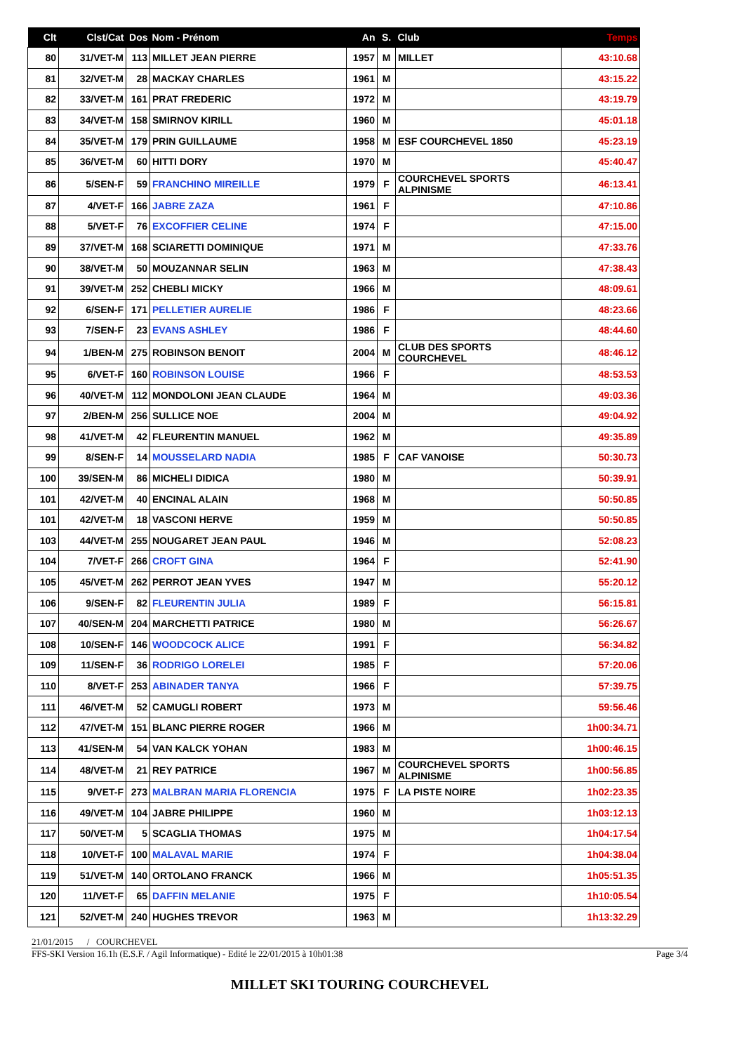| Clt | Clst/Cat | Dos | Nom - Prénom | An | S. | Club | Temps |
| --- | --- | --- | --- | --- | --- | --- | --- |
| 80 | 31/VET-M | 113 | MILLET JEAN PIERRE | 1957 | M | MILLET | 43:10.68 |
| 81 | 32/VET-M | 28 | MACKAY CHARLES | 1961 | M | | 43:15.22 |
| 82 | 33/VET-M | 161 | PRAT FREDERIC | 1972 | M | | 43:19.79 |
| 83 | 34/VET-M | 158 | SMIRNOV KIRILL | 1960 | M | | 45:01.18 |
| 84 | 35/VET-M | 179 | PRIN GUILLAUME | 1958 | M | ESF COURCHEVEL 1850 | 45:23.19 |
| 85 | 36/VET-M | 60 | HITTI DORY | 1970 | M | | 45:40.47 |
| 86 | 5/SEN-F | 59 | FRANCHINO MIREILLE | 1979 | F | COURCHEVEL SPORTS ALPINISME | 46:13.41 |
| 87 | 4/VET-F | 166 | JABRE ZAZA | 1961 | F | | 47:10.86 |
| 88 | 5/VET-F | 76 | EXCOFFIER CELINE | 1974 | F | | 47:15.00 |
| 89 | 37/VET-M | 168 | SCIARETTI DOMINIQUE | 1971 | M | | 47:33.76 |
| 90 | 38/VET-M | 50 | MOUZANNAR SELIN | 1963 | M | | 47:38.43 |
| 91 | 39/VET-M | 252 | CHEBLI MICKY | 1966 | M | | 48:09.61 |
| 92 | 6/SEN-F | 171 | PELLETIER AURELIE | 1986 | F | | 48:23.66 |
| 93 | 7/SEN-F | 23 | EVANS ASHLEY | 1986 | F | | 48:44.60 |
| 94 | 1/BEN-M | 275 | ROBINSON BENOIT | 2004 | M | CLUB DES SPORTS COURCHEVEL | 48:46.12 |
| 95 | 6/VET-F | 160 | ROBINSON LOUISE | 1966 | F | | 48:53.53 |
| 96 | 40/VET-M | 112 | MONDOLONI JEAN CLAUDE | 1964 | M | | 49:03.36 |
| 97 | 2/BEN-M | 256 | SULLICE NOE | 2004 | M | | 49:04.92 |
| 98 | 41/VET-M | 42 | FLEURENTIN MANUEL | 1962 | M | | 49:35.89 |
| 99 | 8/SEN-F | 14 | MOUSSELARD NADIA | 1985 | F | CAF VANOISE | 50:30.73 |
| 100 | 39/SEN-M | 86 | MICHELI DIDICA | 1980 | M | | 50:39.91 |
| 101 | 42/VET-M | 40 | ENCINAL ALAIN | 1968 | M | | 50:50.85 |
| 101 | 42/VET-M | 18 | VASCONI HERVE | 1959 | M | | 50:50.85 |
| 103 | 44/VET-M | 255 | NOUGARET JEAN PAUL | 1946 | M | | 52:08.23 |
| 104 | 7/VET-F | 266 | CROFT GINA | 1964 | F | | 52:41.90 |
| 105 | 45/VET-M | 262 | PERROT JEAN YVES | 1947 | M | | 55:20.12 |
| 106 | 9/SEN-F | 82 | FLEURENTIN JULIA | 1989 | F | | 56:15.81 |
| 107 | 40/SEN-M | 204 | MARCHETTI PATRICE | 1980 | M | | 56:26.67 |
| 108 | 10/SEN-F | 146 | WOODCOCK ALICE | 1991 | F | | 56:34.82 |
| 109 | 11/SEN-F | 36 | RODRIGO LORELEI | 1985 | F | | 57:20.06 |
| 110 | 8/VET-F | 253 | ABINADER TANYA | 1966 | F | | 57:39.75 |
| 111 | 46/VET-M | 52 | CAMUGLI ROBERT | 1973 | M | | 59:56.46 |
| 112 | 47/VET-M | 151 | BLANC PIERRE ROGER | 1966 | M | | 1h00:34.71 |
| 113 | 41/SEN-M | 54 | VAN KALCK YOHAN | 1983 | M | | 1h00:46.15 |
| 114 | 48/VET-M | 21 | REY PATRICE | 1967 | M | COURCHEVEL SPORTS ALPINISME | 1h00:56.85 |
| 115 | 9/VET-F | 273 | MALBRAN MARIA FLORENCIA | 1975 | F | LA PISTE NOIRE | 1h02:23.35 |
| 116 | 49/VET-M | 104 | JABRE PHILIPPE | 1960 | M | | 1h03:12.13 |
| 117 | 50/VET-M | 5 | SCAGLIA THOMAS | 1975 | M | | 1h04:17.54 |
| 118 | 10/VET-F | 100 | MALAVAL MARIE | 1974 | F | | 1h04:38.04 |
| 119 | 51/VET-M | 140 | ORTOLANO FRANCK | 1966 | M | | 1h05:51.35 |
| 120 | 11/VET-F | 65 | DAFFIN MELANIE | 1975 | F | | 1h10:05.54 |
| 121 | 52/VET-M | 240 | HUGHES TREVOR | 1963 | M | | 1h13:32.29 |
21/01/2015 / COURCHEVEL
FFS-SKI Version 16.1h (E.S.F. / Agil Informatique) - Edité le 22/01/2015 à 10h01:38 Page 3/4
MILLET SKI TOURING COURCHEVEL